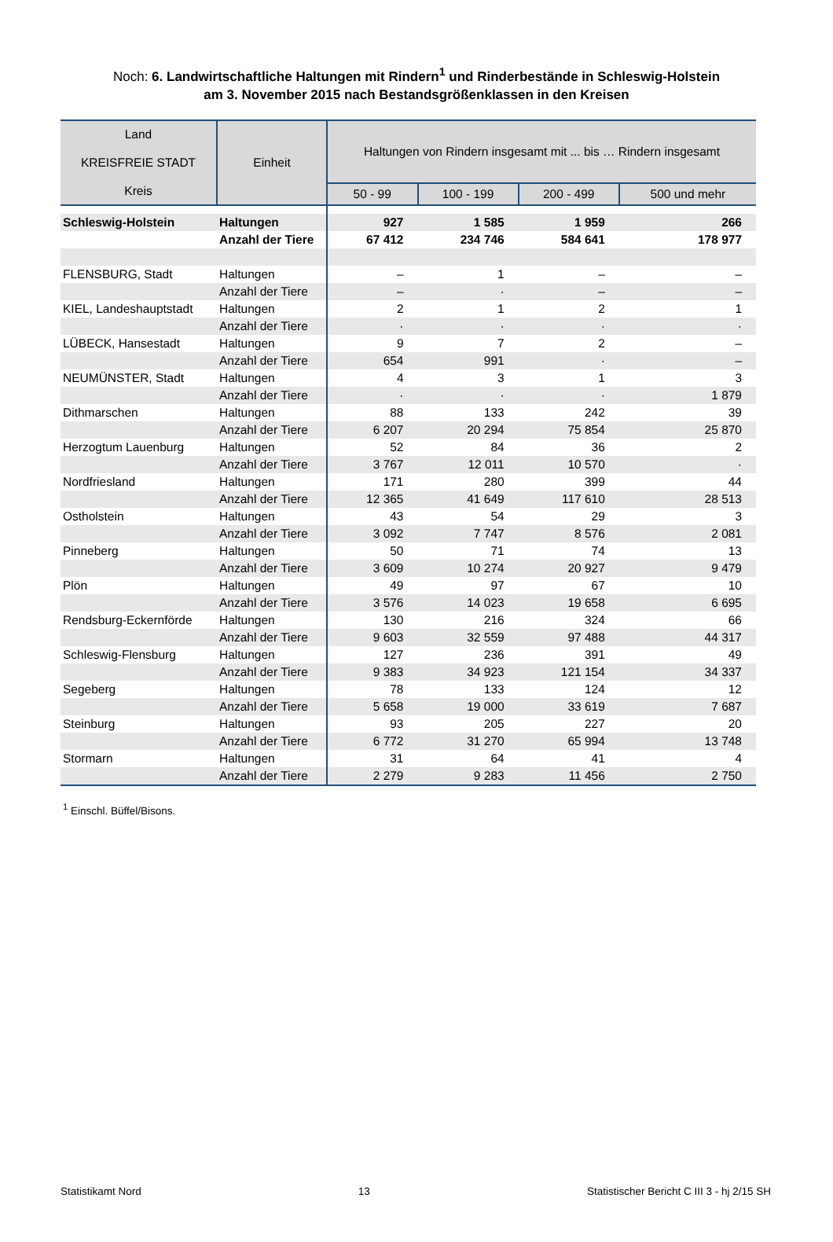Noch: 6. Landwirtschaftliche Haltungen mit Rindern<sup>1</sup> und Rinderbestände in Schleswig-Holstein
am 3. November 2015 nach Bestandsgrößenklassen in den Kreisen
| Land KREISFREIE STADT Kreis | Einheit | Haltungen von Rindern insgesamt mit ... bis … Rindern insgesamt | | | |
| --- | --- | --- | --- | --- | --- |
| | | 50 - 99 | 100 - 199 | 200 - 499 | 500 und mehr |
| Schleswig-Holstein | Haltungen | 927 | 1 585 | 1 959 | 266 |
| | Anzahl der Tiere | 67 412 | 234 746 | 584 641 | 178 977 |
| FLENSBURG, Stadt | Haltungen | – | 1 | – | – |
| | Anzahl der Tiere | – | · | – | – |
| KIEL, Landeshauptstadt | Haltungen | 2 | 1 | 2 | 1 |
| | Anzahl der Tiere | · | · | · | · |
| LÜBECK, Hansestadt | Haltungen | 9 | 7 | 2 | – |
| | Anzahl der Tiere | 654 | 991 | · | – |
| NEUMÜNSTER, Stadt | Haltungen | 4 | 3 | 1 | 3 |
| | Anzahl der Tiere | · | · | · | 1 879 |
| Dithmarschen | Haltungen | 88 | 133 | 242 | 39 |
| | Anzahl der Tiere | 6 207 | 20 294 | 75 854 | 25 870 |
| Herzogtum Lauenburg | Haltungen | 52 | 84 | 36 | 2 |
| | Anzahl der Tiere | 3 767 | 12 011 | 10 570 | · |
| Nordfriesland | Haltungen | 171 | 280 | 399 | 44 |
| | Anzahl der Tiere | 12 365 | 41 649 | 117 610 | 28 513 |
| Ostholstein | Haltungen | 43 | 54 | 29 | 3 |
| | Anzahl der Tiere | 3 092 | 7 747 | 8 576 | 2 081 |
| Pinneberg | Haltungen | 50 | 71 | 74 | 13 |
| | Anzahl der Tiere | 3 609 | 10 274 | 20 927 | 9 479 |
| Plön | Haltungen | 49 | 97 | 67 | 10 |
| | Anzahl der Tiere | 3 576 | 14 023 | 19 658 | 6 695 |
| Rendsburg-Eckernförde | Haltungen | 130 | 216 | 324 | 66 |
| | Anzahl der Tiere | 9 603 | 32 559 | 97 488 | 44 317 |
| Schleswig-Flensburg | Haltungen | 127 | 236 | 391 | 49 |
| | Anzahl der Tiere | 9 383 | 34 923 | 121 154 | 34 337 |
| Segeberg | Haltungen | 78 | 133 | 124 | 12 |
| | Anzahl der Tiere | 5 658 | 19 000 | 33 619 | 7 687 |
| Steinburg | Haltungen | 93 | 205 | 227 | 20 |
| | Anzahl der Tiere | 6 772 | 31 270 | 65 994 | 13 748 |
| Stormarn | Haltungen | 31 | 64 | 41 | 4 |
| | Anzahl der Tiere | 2 279 | 9 283 | 11 456 | 2 750 |
<sup>1</sup> Einschl. Büffel/Bisons.
Statistikamt Nord 13 Statistischer Bericht C III 3 - hj 2/15 SH